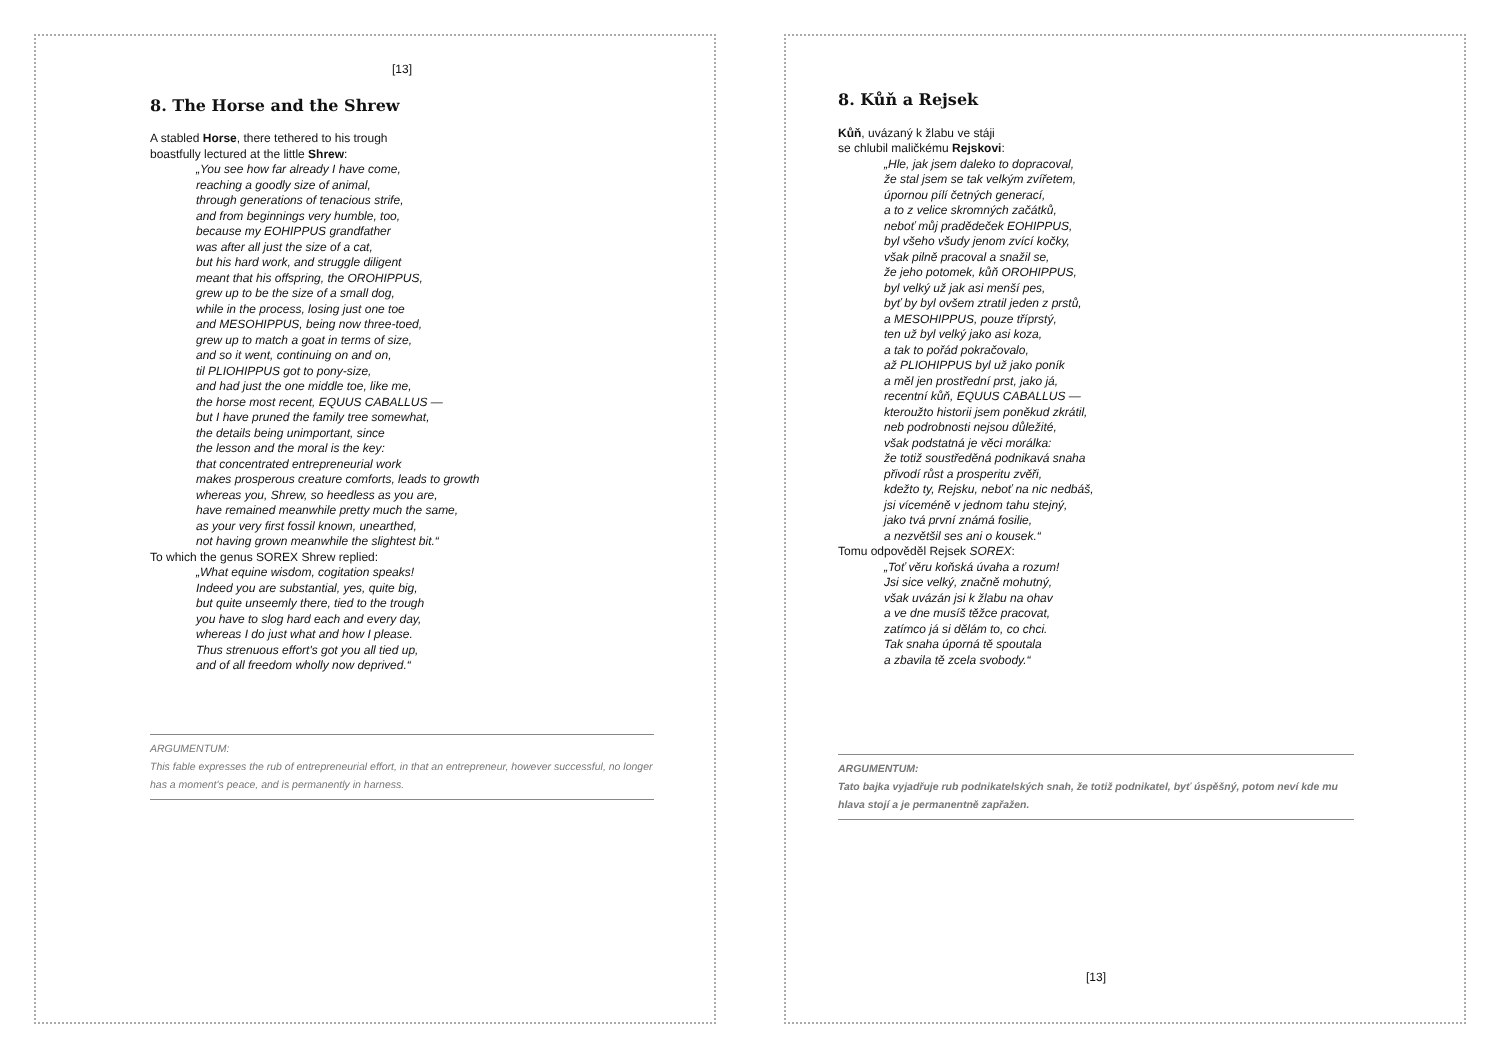[13]
8. The Horse and the Shrew
A stabled Horse, there tethered to his trough
boastfully lectured at the little Shrew:
„You see how far already I have come,
reaching a goodly size of animal,
through generations of tenacious strife,
and from beginnings very humble, too,
because my EOHIPPUS grandfather
was after all just the size of a cat,
but his hard work, and struggle diligent
meant that his offspring, the OROHIPPUS,
grew up to be the size of a small dog,
while in the process, losing just one toe
and MESOHIPPUS, being now three-toed,
grew up to match a goat in terms of size,
and so it went, continuing on and on,
til PLIOHIPPUS got to pony-size,
and had just the one middle toe, like me,
the horse most recent, EQUUS CABALLUS —
but I have pruned the family tree somewhat,
the details being unimportant, since
the lesson and the moral is the key:
that concentrated entrepreneurial work
makes prosperous creature comforts, leads to growth
whereas you, Shrew, so heedless as you are,
have remained meanwhile pretty much the same,
as your very first fossil known, unearthed,
not having grown meanwhile the slightest bit.“
To which the genus SOREX Shrew replied:
„What equine wisdom, cogitation speaks!
Indeed you are substantial, yes, quite big,
but quite unseemly there, tied to the trough
you have to slog hard each and every day,
whereas I do just what and how I please.
Thus strenuous effort's got you all tied up,
and of all freedom wholly now deprived.“
ARGUMENTUM:
This fable expresses the rub of entrepreneurial effort, in that an entrepreneur, however successful, no longer has a moment's peace, and is permanently in harness.
8. Kůň a Rejsek
Kůň, uvázaný k žlabu ve stáji
se chlubil maličkému Rejskovi:
„Hle, jak jsem daleko to dopracoval,
že stal jsem se tak velkým zvířetem,
úpornou pílí četných generací,
a to z velice skromných začátků,
neboť můj pradědeček EOHIPPUS,
byl všeho všudy jenom zvící kočky,
však pilně pracoval a snažil se,
že jeho potomek, kůň OROHIPPUS,
byl velký už jak asi menší pes,
byť by byl ovšem ztratil jeden z prstů,
a MESOHIPPUS, pouze třípr­stý,
ten už byl velký jako asi koza,
a tak to pořád pokračovalo,
až PLIOHIPPUS byl už jako poník
a měl jen prostřední prst, jako já,
recentní kůň, EQUUS CABALLUS —
kteroužto historii jsem poněkud zkrátil,
neb podrobnosti nejsou důležité,
však podstatná je věci morálka:
že totiž soustředěná podnikavá snaha
přivodí růst a prosperitu zvěři,
kdežto ty, Rejsku, neboť na nic nedbáš,
jsi víceméně v jednom tahu stejný,
jako tvá první známá fosilie,
a nezvětšil ses ani o kousek.“
Tomu odpověděl Rejsek SOREX:
„Toť věru koňská úvaha a rozum!
Jsi sice velký, značně mohutný,
však uvázán jsi k žlabu na ohav
a ve dne musíš těžce pracovat,
zatímco já si dělám to, co chci.
Tak snaha úporná tě spoutala
a zbavila tě zcela svobody.“
ARGUMENTUM:
Tato bajka vyjadřuje rub podnikatelských snah, že totiž podnikatel, byť úspěšný, potom neví kde mu hlava stojí a je permanentně zapřažen.
[13]